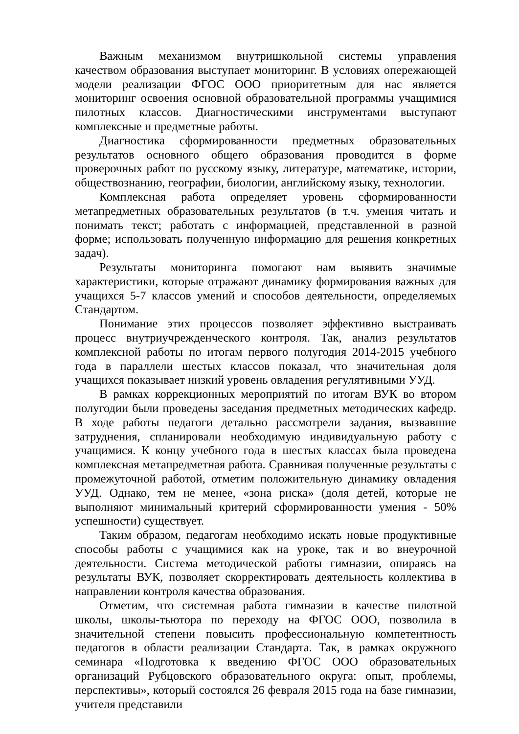Важным механизмом внутришкольной системы управления качеством образования выступает мониторинг. В условиях опережающей модели реализации ФГОС ООО приоритетным для нас является мониторинг освоения основной образовательной программы учащимися пилотных классов. Диагностическими инструментами выступают комплексные и предметные работы.
Диагностика сформированности предметных образовательных результатов основного общего образования проводится в форме проверочных работ по русскому языку, литературе, математике, истории, обществознанию, географии, биологии, английскому языку, технологии.
Комплексная работа определяет уровень сформированности метапредметных образовательных результатов (в т.ч. умения читать и понимать текст; работать с информацией, представленной в разной форме; использовать полученную информацию для решения конкретных задач).
Результаты мониторинга помогают нам выявить значимые характеристики, которые отражают динамику формирования важных для учащихся 5-7 классов умений и способов деятельности, определяемых Стандартом.
Понимание этих процессов позволяет эффективно выстраивать процесс внутриучрежденческого контроля. Так, анализ результатов комплексной работы по итогам первого полугодия 2014-2015 учебного года в параллели шестых классов показал, что значительная доля учащихся показывает низкий уровень овладения регулятивными УУД.
В рамках коррекционных мероприятий по итогам ВУК во втором полугодии были проведены заседания предметных методических кафедр. В ходе работы педагоги детально рассмотрели задания, вызвавшие затруднения, спланировали необходимую индивидуальную работу с учащимися. К концу учебного года в шестых классах была проведена комплексная метапредметная работа. Сравнивая полученные результаты с промежуточной работой, отметим положительную динамику овладения УУД. Однако, тем не менее, «зона риска» (доля детей, которые не выполняют минимальный критерий сформированности умения - 50% успешности) существует.
Таким образом, педагогам необходимо искать новые продуктивные способы работы с учащимися как на уроке, так и во внеурочной деятельности. Система методической работы гимназии, опираясь на результаты ВУК, позволяет скорректировать деятельность коллектива в направлении контроля качества образования.
Отметим, что системная работа гимназии в качестве пилотной школы, школы-тьютора по переходу на ФГОС ООО, позволила в значительной степени повысить профессиональную компетентность педагогов в области реализации Стандарта. Так, в рамках окружного семинара «Подготовка к введению ФГОС ООО образовательных организаций Рубцовского образовательного округа: опыт, проблемы, перспективы», который состоялся 26 февраля 2015 года на базе гимназии, учителя представили